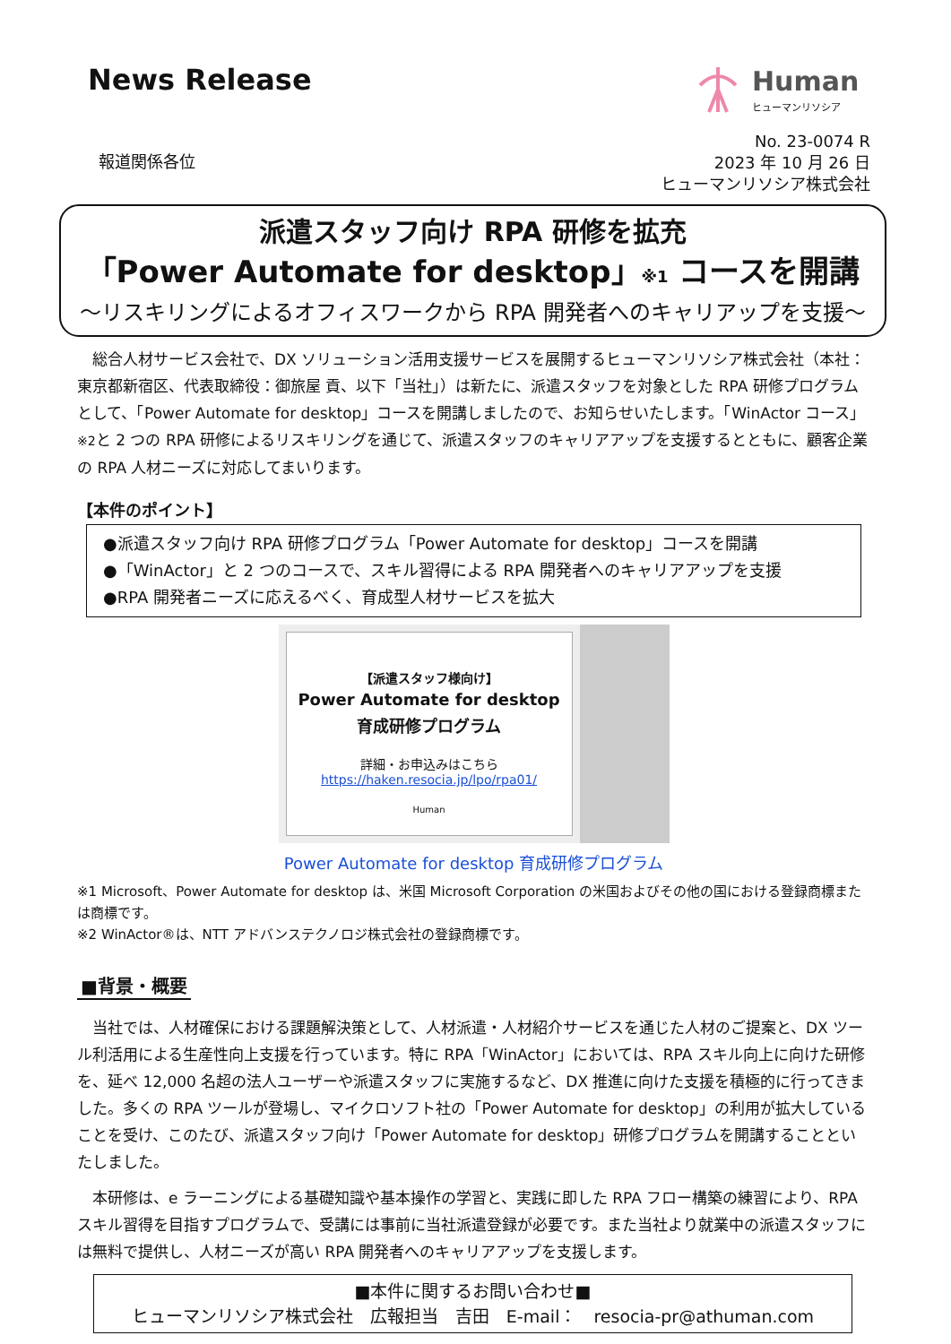News Release
Human
ヒューマンリソシア
報道関係各位
No. 23-0074 R
2023 年 10 月 26 日
ヒューマンリソシア株式会社
派遣スタッフ向け RPA 研修を拡充
「Power Automate for desktop」※1 コースを開講
～リスキリングによるオフィスワークから RPA 開発者へのキャリアップを支援～
総合人材サービス会社で、DX ソリューション活用支援サービスを展開するヒューマンリソシア株式会社（本社：東京都新宿区、代表取締役：御旅屋 貢、以下「当社」）は新たに、派遣スタッフを対象とした RPA 研修プログラムとして、「Power Automate for desktop」コースを開講しましたので、お知らせいたします。「WinActor コース」※2と 2 つの RPA 研修によるリスキリングを通じて、派遣スタッフのキャリアアップを支援するとともに、顧客企業の RPA 人材ニーズに対応してまいります。
【本件のポイント】
●派遣スタッフ向け RPA 研修プログラム「Power Automate for desktop」コースを開講
●「WinActor」と 2 つのコースで、スキル習得による RPA 開発者へのキャリアアップを支援
●RPA 開発者ニーズに応えるべく、育成型人材サービスを拡大
【派遣スタッフ様向け】
Power Automate for desktop
育成研修プログラム
詳細・お申込みはこちら
https://haken.resocia.jp/lpo/rpa01/
Human
Power Automate for desktop 育成研修プログラム
※1 Microsoft、Power Automate for desktop は、米国 Microsoft Corporation の米国およびその他の国における登録商標または商標です。
※2 WinActor®は、NTT アドバンステクノロジ株式会社の登録商標です。
■背景・概要
当社では、人材確保における課題解決策として、人材派遣・人材紹介サービスを通じた人材のご提案と、DX ツール利活用による生産性向上支援を行っています。特に RPA「WinActor」においては、RPA スキル向上に向けた研修を、延べ 12,000 名超の法人ユーザーや派遣スタッフに実施するなど、DX 推進に向けた支援を積極的に行ってきました。多くの RPA ツールが登場し、マイクロソフト社の「Power Automate for desktop」の利用が拡大していることを受け、このたび、派遣スタッフ向け「Power Automate for desktop」研修プログラムを開講することといたしました。
本研修は、e ラーニングによる基礎知識や基本操作の学習と、実践に即した RPA フロー構築の練習により、RPA スキル習得を目指すプログラムで、受講には事前に当社派遣登録が必要です。また当社より就業中の派遣スタッフには無料で提供し、人材ニーズが高い RPA 開発者へのキャリアアップを支援します。
■本件に関するお問い合わせ■
ヒューマンリソシア株式会社　広報担当　吉田　E-mail：　resocia-pr@athuman.com